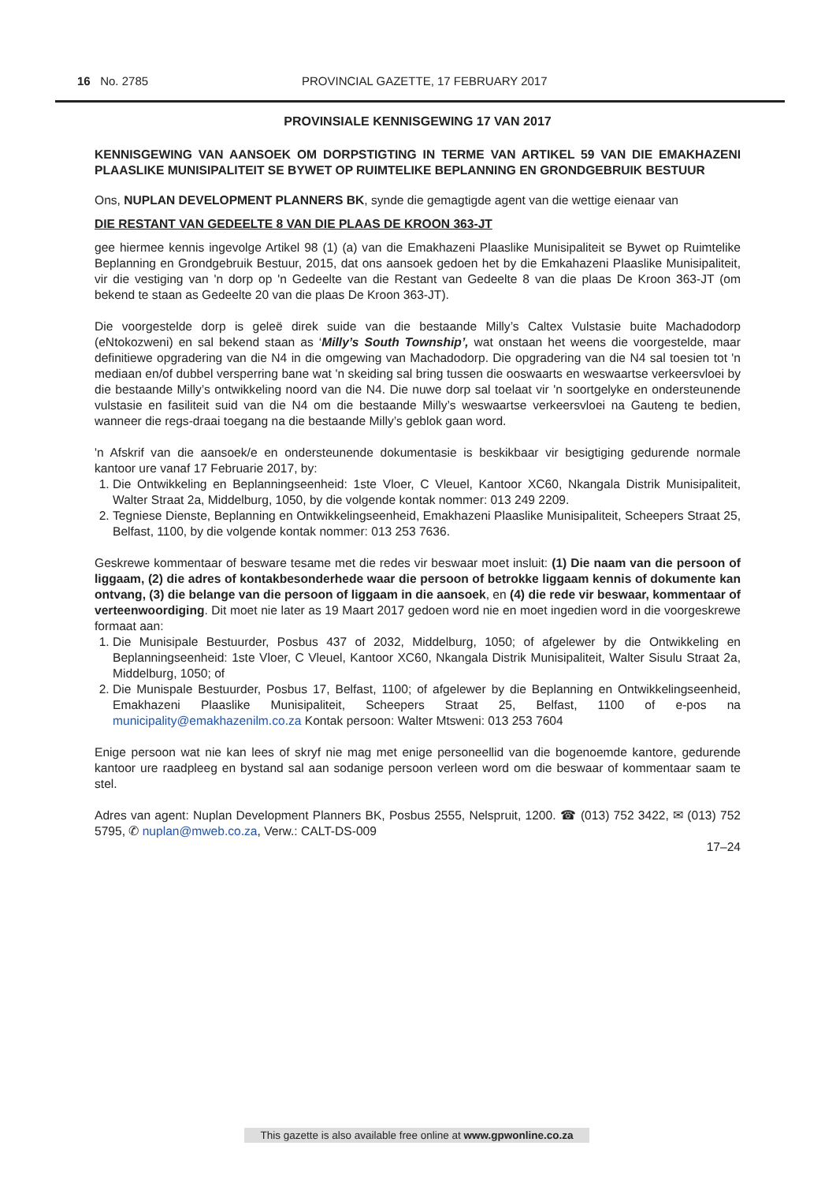16 No. 2785 PROVINCIAL GAZETTE, 17 FEBRUARY 2017
PROVINSIALE KENNISGEWING 17 VAN 2017
KENNISGEWING VAN AANSOEK OM DORPSTIGTING IN TERME VAN ARTIKEL 59 VAN DIE EMAKHAZENI PLAASLIKE MUNISIPALITEIT SE BYWET OP RUIMTELIKE BEPLANNING EN GRONDGEBRUIK BESTUUR
Ons, NUPLAN DEVELOPMENT PLANNERS BK, synde die gemagtigde agent van die wettige eienaar van
DIE RESTANT VAN GEDEELTE 8 VAN DIE PLAAS DE KROON 363-JT
gee hiermee kennis ingevolge Artikel 98 (1) (a) van die Emakhazeni Plaaslike Munisipaliteit se Bywet op Ruimtelike Beplanning en Grondgebruik Bestuur, 2015, dat ons aansoek gedoen het by die Emkahazeni Plaaslike Munisipaliteit, vir die vestiging van 'n dorp op 'n Gedeelte van die Restant van Gedeelte 8 van die plaas De Kroon 363-JT (om bekend te staan as Gedeelte 20 van die plaas De Kroon 363-JT).
Die voorgestelde dorp is geleë direk suide van die bestaande Milly’s Caltex Vulstasie buite Machadodorp (eNtokozweni) en sal bekend staan as ‘Milly’s South Township’, wat onstaan het weens die voorgestelde, maar definitiewe opgradering van die N4 in die omgewing van Machadodorp. Die opgradering van die N4 sal toesien tot 'n mediaan en/of dubbel versperring bane wat 'n skeiding sal bring tussen die ooswaarts en weswaartse verkeersvloei by die bestaande Milly’s ontwikkeling noord van die N4. Die nuwe dorp sal toelaat vir 'n soortgelyke en ondersteunende vulstasie en fasiliteit suid van die N4 om die bestaande Milly’s weswaartse verkeersvloei na Gauteng te bedien, wanneer die regs-draai toegang na die bestaande Milly’s geblok gaan word.
'n Afskrif van die aansoek/e en ondersteunende dokumentasie is beskikbaar vir besigtiging gedurende normale kantoor ure vanaf 17 Februarie 2017, by:
1. Die Ontwikkeling en Beplanningseenheid: 1ste Vloer, C Vleuel, Kantoor XC60, Nkangala Distrik Munisipaliteit, Walter Straat 2a, Middelburg, 1050, by die volgende kontak nommer: 013 249 2209.
2. Tegniese Dienste, Beplanning en Ontwikkelingseenheid, Emakhazeni Plaaslike Munisipaliteit, Scheepers Straat 25, Belfast, 1100, by die volgende kontak nommer: 013 253 7636.
Geskrewe kommentaar of besware tesame met die redes vir beswaar moet insluit: (1) Die naam van die persoon of liggaam, (2) die adres of kontakbesonderhede waar die persoon of betrokke liggaam kennis of dokumente kan ontvang, (3) die belange van die persoon of liggaam in die aansoek, en (4) die rede vir beswaar, kommentaar of verteenwoordiging. Dit moet nie later as 19 Maart 2017 gedoen word nie en moet ingedien word in die voorgeskrewe formaat aan:
1. Die Munisipale Bestuurder, Posbus 437 of 2032, Middelburg, 1050; of afgelewer by die Ontwikkeling en Beplanningseenheid: 1ste Vloer, C Vleuel, Kantoor XC60, Nkangala Distrik Munisipaliteit, Walter Sisulu Straat 2a, Middelburg, 1050; of
2. Die Munispale Bestuurder, Posbus 17, Belfast, 1100; of afgelewer by die Beplanning en Ontwikkelingseenheid, Emakhazeni Plaaslike Munisipaliteit, Scheepers Straat 25, Belfast, 1100 of e-pos na municipality@emakhazenilm.co.za Kontak persoon: Walter Mtsweni: 013 253 7604
Enige persoon wat nie kan lees of skryf nie mag met enige personeellid van die bogenoemde kantore, gedurende kantoor ure raadpleeg en bystand sal aan sodanige persoon verleen word om die beswaar of kommentaar saam te stel.
Adres van agent: Nuplan Development Planners BK, Posbus 2555, Nelspruit, 1200. ☎ (013) 752 3422, ✉ (013) 752 5795, ✆ nuplan@mweb.co.za, Verw.: CALT-DS-009
17–24
This gazette is also available free online at www.gpwonline.co.za